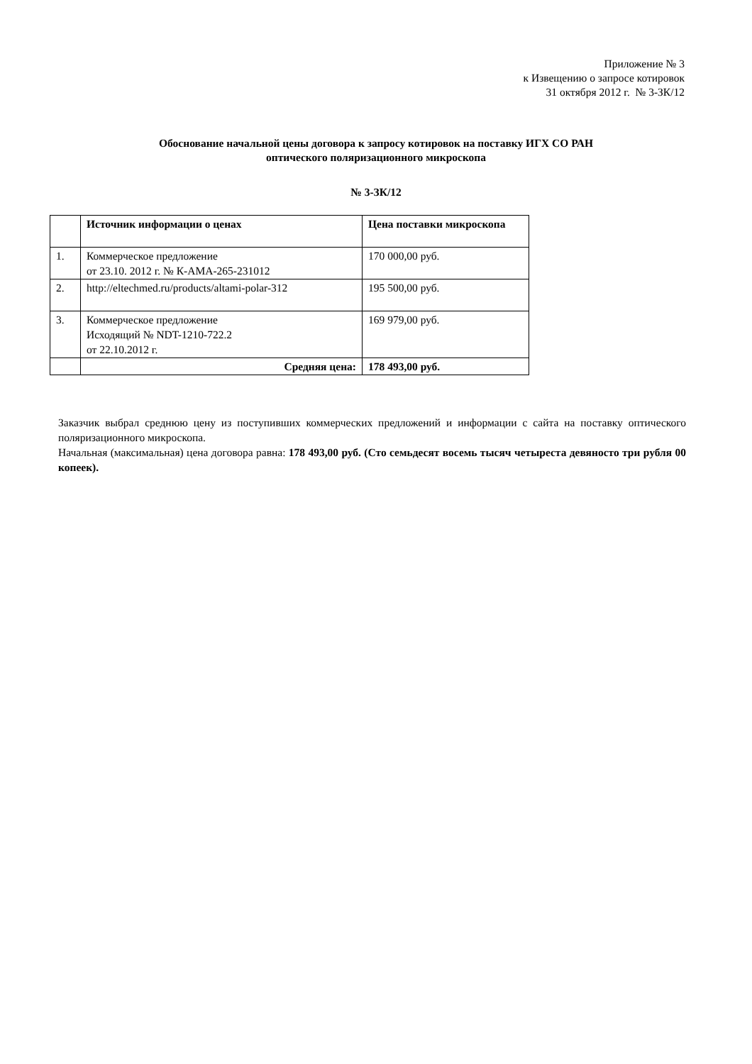Приложение № 3
к Извещению о запросе котировок
31 октября 2012 г. № 3-ЗК/12
Обоснование начальной цены договора к запросу котировок на поставку ИГХ СО РАН
оптического поляризационного микроскопа
№ 3-ЗК/12
| | Источник информации о ценах | Цена поставки микроскопа |
| --- | --- | --- |
| 1. | Коммерческое предложение от 23.10. 2012 г. № К-АМА-265-231012 | 170 000,00 руб. |
| 2. | http://eltechmed.ru/products/altami-polar-312 | 195 500,00 руб. |
| 3. | Коммерческое предложение Исходящий № NDT-1210-722.2 от 22.10.2012 г. | 169 979,00 руб. |
| | Средняя цена: | 178 493,00 руб. |
Заказчик выбрал среднюю цену из поступивших коммерческих предложений и информации с сайта на поставку оптического поляризационного микроскопа.
Начальная (максимальная) цена договора равна: 178 493,00 руб. (Сто семьдесят восемь тысяч четыреста девяносто три рубля 00 копеек).